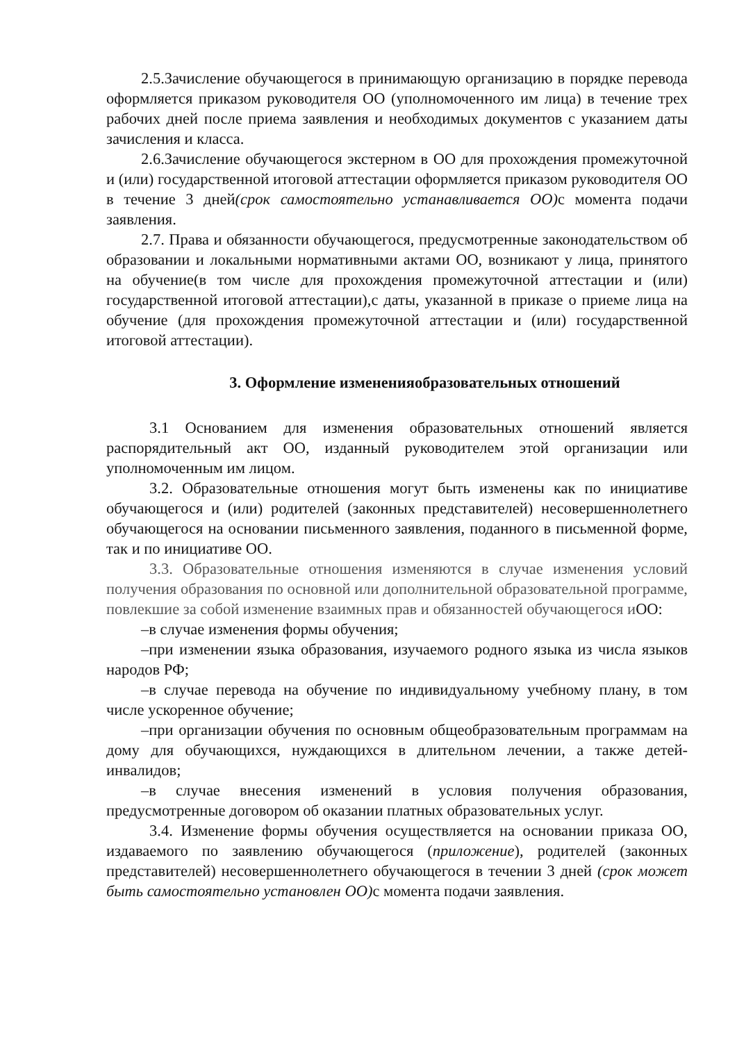2.5.Зачисление обучающегося в принимающую организацию в порядке перевода оформляется приказом руководителя ОО (уполномоченного им лица) в течение трех рабочих дней после приема заявления и необходимых документов с указанием даты зачисления и класса.
2.6.Зачисление обучающегося экстерном в ОО для прохождения промежуточной и (или) государственной итоговой аттестации оформляется приказом руководителя ОО в течение 3 дней(срок самостоятельно устанавливается ОО) с момента подачи заявления.
2.7. Права и обязанности обучающегося, предусмотренные законодательством об образовании и локальными нормативными актами ОО, возникают у лица, принятого на обучение(в том числе для прохождения промежуточной аттестации и (или) государственной итоговой аттестации),с даты, указанной в приказе о приеме лица на обучение (для прохождения промежуточной аттестации и (или) государственной итоговой аттестации).
3. Оформление измененияобразовательных отношений
3.1 Основанием для изменения образовательных отношений является распорядительный акт ОО, изданный руководителем этой организации или уполномоченным им лицом.
3.2. Образовательные отношения могут быть изменены как по инициативе обучающегося и (или) родителей (законных представителей) несовершеннолетнего обучающегося на основании письменного заявления, поданного в письменной форме, так и по инициативе ОО.
3.3. Образовательные отношения изменяются в случае изменения условий получения образования по основной или дополнительной образовательной программе, повлекшие за собой изменение взаимных прав и обязанностей обучающегося иОО:
–в случае изменения формы обучения;
–при изменении языка образования, изучаемого родного языка из числа языков народов РФ;
–в случае перевода на обучение по индивидуальному учебному плану, в том числе ускоренное обучение;
–при организации обучения по основным общеобразовательным программам на дому для обучающихся, нуждающихся в длительном лечении, а также детей-инвалидов;
–в случае внесения изменений в условия получения образования, предусмотренные договором об оказании платных образовательных услуг.
3.4. Изменение формы обучения осуществляется на основании приказа ОО, издаваемого по заявлению обучающегося (приложение), родителей (законных представителей) несовершеннолетнего обучающегося в течении 3 дней (срок может быть самостоятельно установлен ОО) с момента подачи заявления.